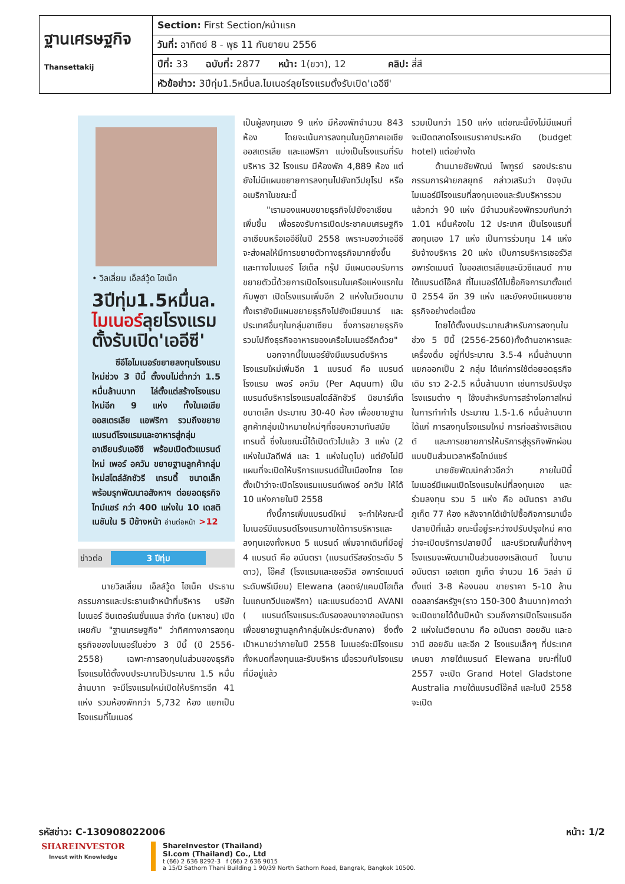| ฐานเศรษฐกิจ Thansettakij | Section: First Section/หน้าแรก |
| | วันที่: อาทิตย์ 8 - พุธ 11 กันยายน 2556 |
| | ปีที่: 33 ฉบับที่: 2877 หน้า: 1(ขวา), 12 คลิป: สี่สี |
| | หัวข้อข่าว: 3ปีทุ่ม1.5หมื่นล.ไมเนอร์ลุยโรงแรมตั้งรับเปิด'เออีซี' |
• วิลเลี่ยม เอ็ลล์วู้ด ไฮเน็ค
3ปีทุ่ม1.5หมื่นล.
ไมเนอร์ลุยโรงแรม
ตั้งรับเปิด'เออีซี'
ซีอีโอไมเนอร์ขยายลงทุนโรงแรมใหม่ช่วง 3 ปีนี้ ตั้งงบไม่ต่ำกว่า 1.5 หมื่นล้านบาท ไล่ตั้งแต่สร้างโรงแรมใหม่อีก 9 แห่ง ทั้งในเอเชีย ออสเตรเลีย แอฟริกา รวมถึงขยายแบรนด์โรงแรมและอาหารสู่กลุ่มอาเซียนรับเออีซี พร้อมเปิดตัวแบรนด์ใหม่ เพอร์ อควัม ขยายฐานลูกค้ากลุ่มใหม่สไตล์ลักชัวรี เทรนดี้ ขนาดเล็ก พร้อมรุกพัฒนาอสังหาฯ ต่อยอดธุรกิจไทม์แชร์ กว่า 400 แห่งใน 10 เดสติเนชันใน 5 ปีข้างหน้า อ่านต่อหน้า >12
ข่าวต่อ 3 ปีทุ่ม
นายวิลเลี่ยม เอ็ลล์วู้ด ไฮเน็ค ประธานกรรมการและประธานเจ้าหน้าที่บริหาร บริษัทไมเนอร์ อินเตอร์เนชั่นแนล จำกัด (มหาชน) เปิดเผยกับ "ฐานเศรษฐกิจ" ว่าทิศทางการลงทุนธุรกิจของไมเนอร์ในช่วง 3 ปีนี้ (ปี 2556-2558) เฉพาะการลงทุนในส่วนของธุรกิจโรงแรมได้ตั้งงบประมาณไว้ประมาณ 1.5 หมื่นล้านบาท จะมีโรงแรมใหม่เปิดให้บริการอีก 41 แห่ง รวมห้องพักกว่า 5,732 ห้อง แยกเป็นโรงแรมที่ไมเนอร์
เป็นผู้ลงทุนเอง 9 แห่ง มีห้องพักจำนวน 843 ห้อง โดยจะเน้นการลงทุนในภูมิภาคเอเชีย ออสเตรเลีย และแอฟริกา แบ่งเป็นโรงแรมที่รับบริหาร 32 โรงแรม มีห้องพัก 4,889 ห้อง แต่ยังไม่มีแผนขยายการลงทุนไปยังทวีปยุโรป หรืออเมริกาในขณะนี้
"เรามองแผนขยายธุรกิจไปยังอาเซียนเพิ่มขึ้น เพื่อรองรับการเปิดประชาคมเศรษฐกิจอาเซียนหรือเออีซีในปี 2558 เพราะมองว่าเออีซีจะส่งผลให้มีการขยายตัวทางธุรกิจมากยิ่งขึ้น และทางไมเนอร์ โฮเต็ล กรุ๊ป มีแผนตอบรับการขยายตัวนี้ด้วยการเปิดโรงแรมในเครือแห่งแรกในกัมพูชา เปิดโรงแรมเพิ่มอีก 2 แห่งในเวียดนาม ทั้งเรายังมีแผนขยายธุรกิจไปยังเมียนมาร์ และประเทศอื่นๆในกลุ่มอาเซียน ซึ่งการขยายธุรกิจรวมไปถึงธุรกิจอาหารของเครือไมเนอร์อีกด้วย"
นอกจากนี้ไมเนอร์ยังมีแบรนด์บริหารโรงแรมใหม่เพิ่มอีก 1 แบรนด์ คือ แบรนด์โรงแรม เพอร์ อควัม (Per Aquum) เป็นแบรนด์บริหารโรงแรมสไตล์ลักชัวรี นิชมาร์เก็ต ขนาดเล็ก ประมาณ 30-40 ห้อง เพื่อขยายฐานลูกค้ากลุ่มเป้าหมายใหม่ๆที่ชอบความทันสมัย เทรนดี้ ซึ่งในขณะนี้ได้เปิดตัวไปแล้ว 3 แห่ง (2 แห่งในมัลดีฟส์ และ 1 แห่งในดูไบ) แต่ยังไม่มีแผนที่จะเปิดให้บริการแบรนด์นี้ในเมืองไทย โดยตั้งเป้าว่าจะเปิดโรงแรมแบรนด์เพอร์ อควัม ให้ได้ 10 แห่งภายในปี 2558
ทั้งนี้การเพิ่มแบรนด์ใหม่ จะทำให้ขณะนี้ไมเนอร์มีแบรนด์โรงแรมภายใต้การบริหารและลงทุนเองทั้งหมด 5 แบรนด์ เพิ่มจากเดิมที่มีอยู่ 4 แบรนด์ คือ อนันตรา (แบรนด์รีสอร์ตระดับ 5 ดาว), โอ๊คส์ (โรงแรมและเซอร์วิส อพาร์ตเมนต์ระดับพรีเมียม) Elewana (ลอดจ์/แคมป์โฮเต็ล ในแถบทวีปแอฟริกา) และแบรนด์อวานี AVANI ( แบรนด์โรงแรมระดับรองลงมาจากอนันตรา เพื่อขยายฐานลูกค้ากลุ่มใหม่ระดับกลาง) ซึ่งตั้งเป้าหมายว่าภายในปี 2558 ไมเนอร์จะมีโรงแรมทั้งหมดที่ลงทุนและรับบริหาร เมื่อรวมกับโรงแรมที่มีอยู่แล้ว
รวมเป็นกว่า 150 แห่ง แต่ขณะนี้ยังไม่มีแผนที่จะเปิดตลาดโรงแรมราคาประหยัด (budget hotel) แต่อย่างใด
ด้านนายชัยพัฒน์ ไพฑูรย์ รองประธานกรรมการฝ่ายกลยุทธ์ กล่าวเสริมว่า ปัจจุบันไมเนอร์มีโรงแรมที่ลงทุนเองและรับบริหารรวมแล้วกว่า 90 แห่ง มีจำนวนห้องพักรวมกันกว่า 1.01 หมื่นห้องใน 12 ประเทศ เป็นโรงแรมที่ลงทุนเอง 17 แห่ง เป็นการร่วมทุน 14 แห่ง รับจ้างบริหาร 20 แห่ง เป็นการบริหารเซอร์วิส อพาร์ตเมนต์ ในออสเตรเลียและนิวซีแลนด์ ภายใต้แบรนด์โอ๊คส์ ที่ไมเนอร์ได้ไปซื้อกิจการมาตั้งแต่ปี 2554 อีก 39 แห่ง และยังคงมีแผนขยายธุรกิจอย่างต่อเนื่อง
โดยได้ตั้งงบประมาณสำหรับการลงทุนในช่วง 5 ปีนี้ (2556-2560)ทั้งด้านอาหารและเครื่องดื่ม อยู่ที่ประมาณ 3.5-4 หมื่นล้านบาท แยกออกเป็น 2 กลุ่ม ได้แก่การใช้ต่อยอดธุรกิจเดิม ราว 2-2.5 หมื่นล้านบาท เช่นการปรับปรุงโรงแรมต่าง ๆ ใช้งบสำหรับการสร้างโอกาสใหม่ในการทำกำไร ประมาณ 1.5-1.6 หมื่นล้านบาท ได้แก่ การลงทุนโรงแรมใหม่ การก่อสร้างเรสิเดนต์ และการขยายการให้บริการสู่ธุรกิจพักผ่อนแบบปันส่วนเวลาหรือไทม์แชร์
นายชัยพัฒน์กล่าวอีกว่า ภายในปีนี้ไมเนอร์มีแผนเปิดโรงแรมใหม่ที่ลงทุนเอง และร่วมลงทุน รวม 5 แห่ง คือ อนันตรา ลายัน ภูเก็ต 77 ห้อง หลังจากได้เข้าไปซื้อกิจการมาเมื่อปลายปีที่แล้ว ขณะนี้อยู่ระหว่างปรับปรุงใหม่ คาดว่าจะเปิดบริการปลายปีนี้ และบริเวณพื้นที่ข้างๆโรงแรมจะพัฒนาเป็นส่วนของเรสิเดนต์ ในนามอนันตรา เอสเตท ภูเก็ต จำนวน 16 วิลล่า มีตั้งแต่ 3-8 ห้องนอน ขายราคา 5-10 ล้านดอลลาร์สหรัฐฯ(ราว 150-300 ล้านบาท)คาดว่าจะเปิดขายได้ต้นปีหน้า รวมถึงการเปิดโรงแรมอีก 2 แห่งในเวียดนาม คือ อนันตรา ฮอยอัน และอวานี ฮอยอัน และอีก 2 โรงแรมเล็กๆ ที่ประเทศเคนยา ภายใต้แบรนด์ Elewana ขณะที่ในปี 2557 จะเปิด Grand Hotel Gladstone Australia ภายใต้แบรนด์โอ๊คส์ และในปี 2558 จะเปิด
รหัสข่าว: C-130908022006 หน้า: 1/2
SHAREINVESTOR
Invest with Knowledge
ShareInvestor (Thailand)
SI.com (Thailand) Co., Ltd
t (66) 2 636 8292-3 f (66) 2 636 9015
a 15/D Sathorn Thani Building 1 90/39 North Sathorn Road, Bangrak, Bangkok 10500.